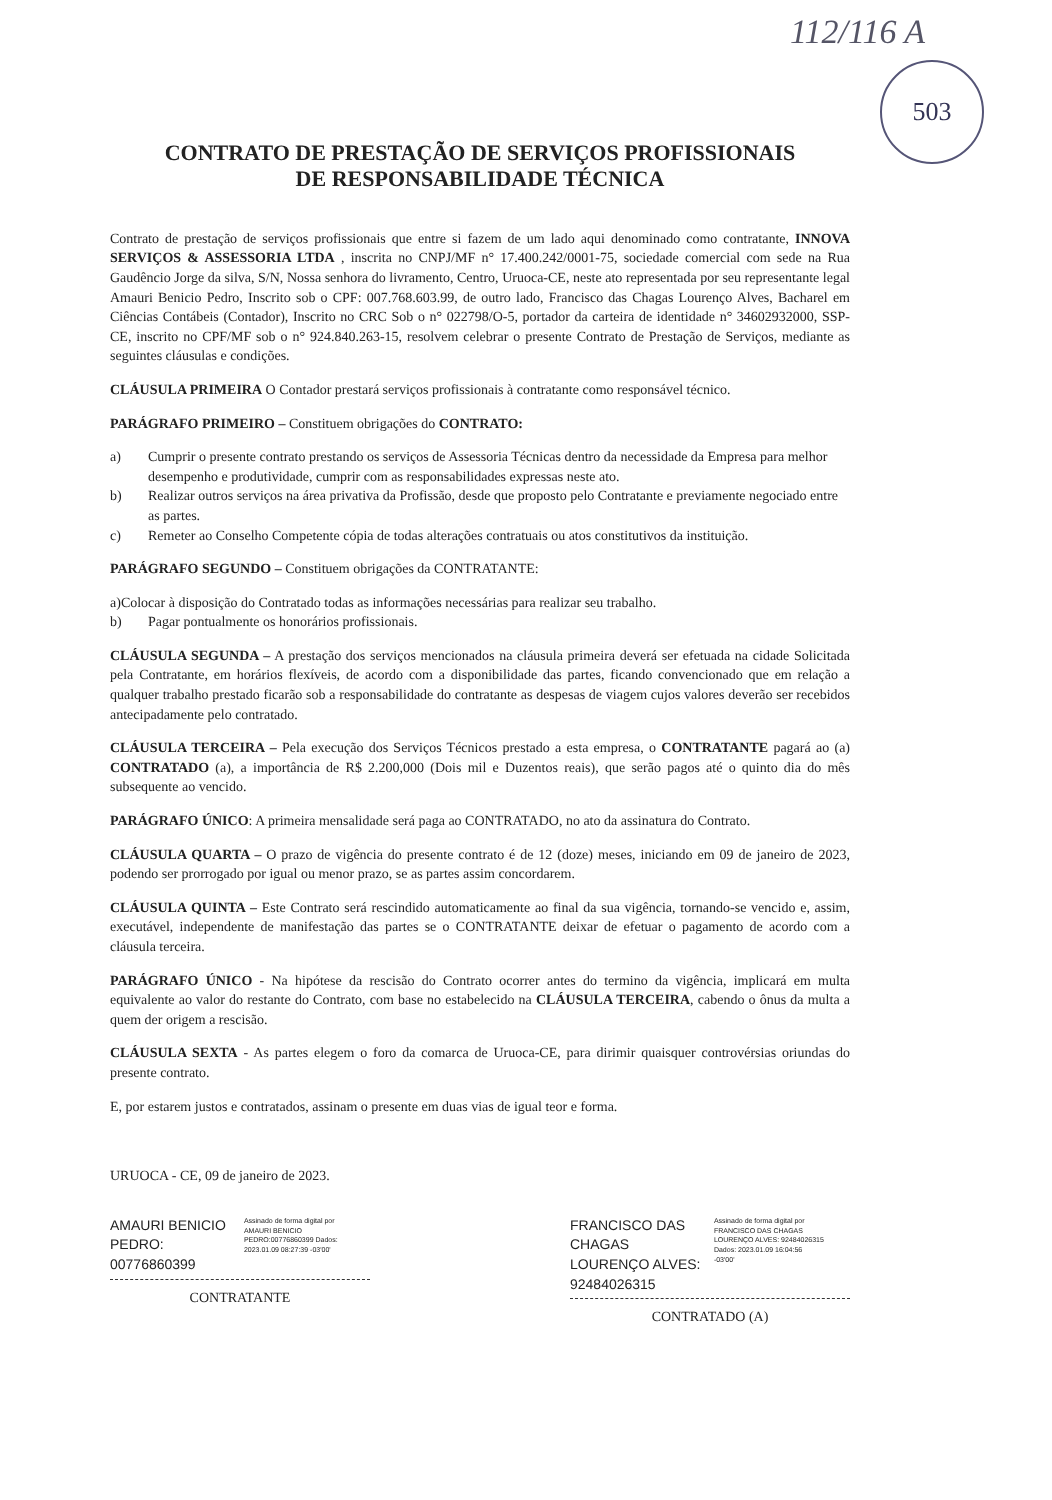112/116 A
503
CONTRATO DE PRESTAÇÃO DE SERVIÇOS PROFISSIONAIS
DE RESPONSABILIDADE TÉCNICA
Contrato de prestação de serviços profissionais que entre si fazem de um lado aqui denominado como contratante, INNOVA SERVIÇOS & ASSESSORIA LTDA , inscrita no CNPJ/MF n° 17.400.242/0001-75, sociedade comercial com sede na Rua Gaudêncio Jorge da silva, S/N, Nossa senhora do livramento, Centro, Uruoca-CE, neste ato representada por seu representante legal Amauri Benicio Pedro, Inscrito sob o CPF: 007.768.603.99, de outro lado, Francisco das Chagas Lourenço Alves, Bacharel em Ciências Contábeis (Contador), Inscrito no CRC Sob o n° 022798/O-5, portador da carteira de identidade n° 34602932000, SSP-CE, inscrito no CPF/MF sob o n° 924.840.263-15, resolvem celebrar o presente Contrato de Prestação de Serviços, mediante as seguintes cláusulas e condições.
CLÁUSULA PRIMEIRA O Contador prestará serviços profissionais à contratante como responsável técnico.
PARÁGRAFO PRIMEIRO – Constituem obrigações do CONTRATO:
a) Cumprir o presente contrato prestando os serviços de Assessoria Técnicas dentro da necessidade da Empresa para melhor desempenho e produtividade, cumprir com as responsabilidades expressas neste ato.
b) Realizar outros serviços na área privativa da Profissão, desde que proposto pelo Contratante e previamente negociado entre as partes.
c) Remeter ao Conselho Competente cópia de todas alterações contratuais ou atos constitutivos da instituição.
PARÁGRAFO SEGUNDO – Constituem obrigações da CONTRATANTE:
a)Colocar à disposição do Contratado todas as informações necessárias para realizar seu trabalho.
b) Pagar pontualmente os honorários profissionais.
CLÁUSULA SEGUNDA – A prestação dos serviços mencionados na cláusula primeira deverá ser efetuada na cidade Solicitada pela Contratante, em horários flexíveis, de acordo com a disponibilidade das partes, ficando convencionado que em relação a qualquer trabalho prestado ficarão sob a responsabilidade do contratante as despesas de viagem cujos valores deverão ser recebidos antecipadamente pelo contratado.
CLÁUSULA TERCEIRA – Pela execução dos Serviços Técnicos prestado a esta empresa, o CONTRATANTE pagará ao (a) CONTRATADO (a), a importância de R$ 2.200,000 (Dois mil e Duzentos reais), que serão pagos até o quinto dia do mês subsequente ao vencido.
PARÁGRAFO ÚNICO: A primeira mensalidade será paga ao CONTRATADO, no ato da assinatura do Contrato.
CLÁUSULA QUARTA – O prazo de vigência do presente contrato é de 12 (doze) meses, iniciando em 09 de janeiro de 2023, podendo ser prorrogado por igual ou menor prazo, se as partes assim concordarem.
CLÁUSULA QUINTA – Este Contrato será rescindido automaticamente ao final da sua vigência, tornando-se vencido e, assim, executável, independente de manifestação das partes se o CONTRATANTE deixar de efetuar o pagamento de acordo com a cláusula terceira.
PARÁGRAFO ÚNICO - Na hipótese da rescisão do Contrato ocorrer antes do termino da vigência, implicará em multa equivalente ao valor do restante do Contrato, com base no estabelecido na CLÁUSULA TERCEIRA, cabendo o ônus da multa a quem der origem a rescisão.
CLÁUSULA SEXTA - As partes elegem o foro da comarca de Uruoca-CE, para dirimir quaisquer controvérsias oriundas do presente contrato.
E, por estarem justos e contratados, assinam o presente em duas vias de igual teor e forma.
URUOCA - CE, 09 de janeiro de 2023.
AMAURI BENICIO PEDRO: 00776860399 Assinado de forma digital por AMAURI BENICIO PEDRO:00776860399 Dados: 2023.01.09 08:27:39 -03'00'
CONTRATANTE
FRANCISCO DAS CHAGAS LOURENÇO ALVES: 92484026315 Assinado de forma digital por FRANCISCO DAS CHAGAS LOURENÇO ALVES: 92484026315 Dados: 2023.01.09 16:04:56 -03'00'
CONTRATADO (A)